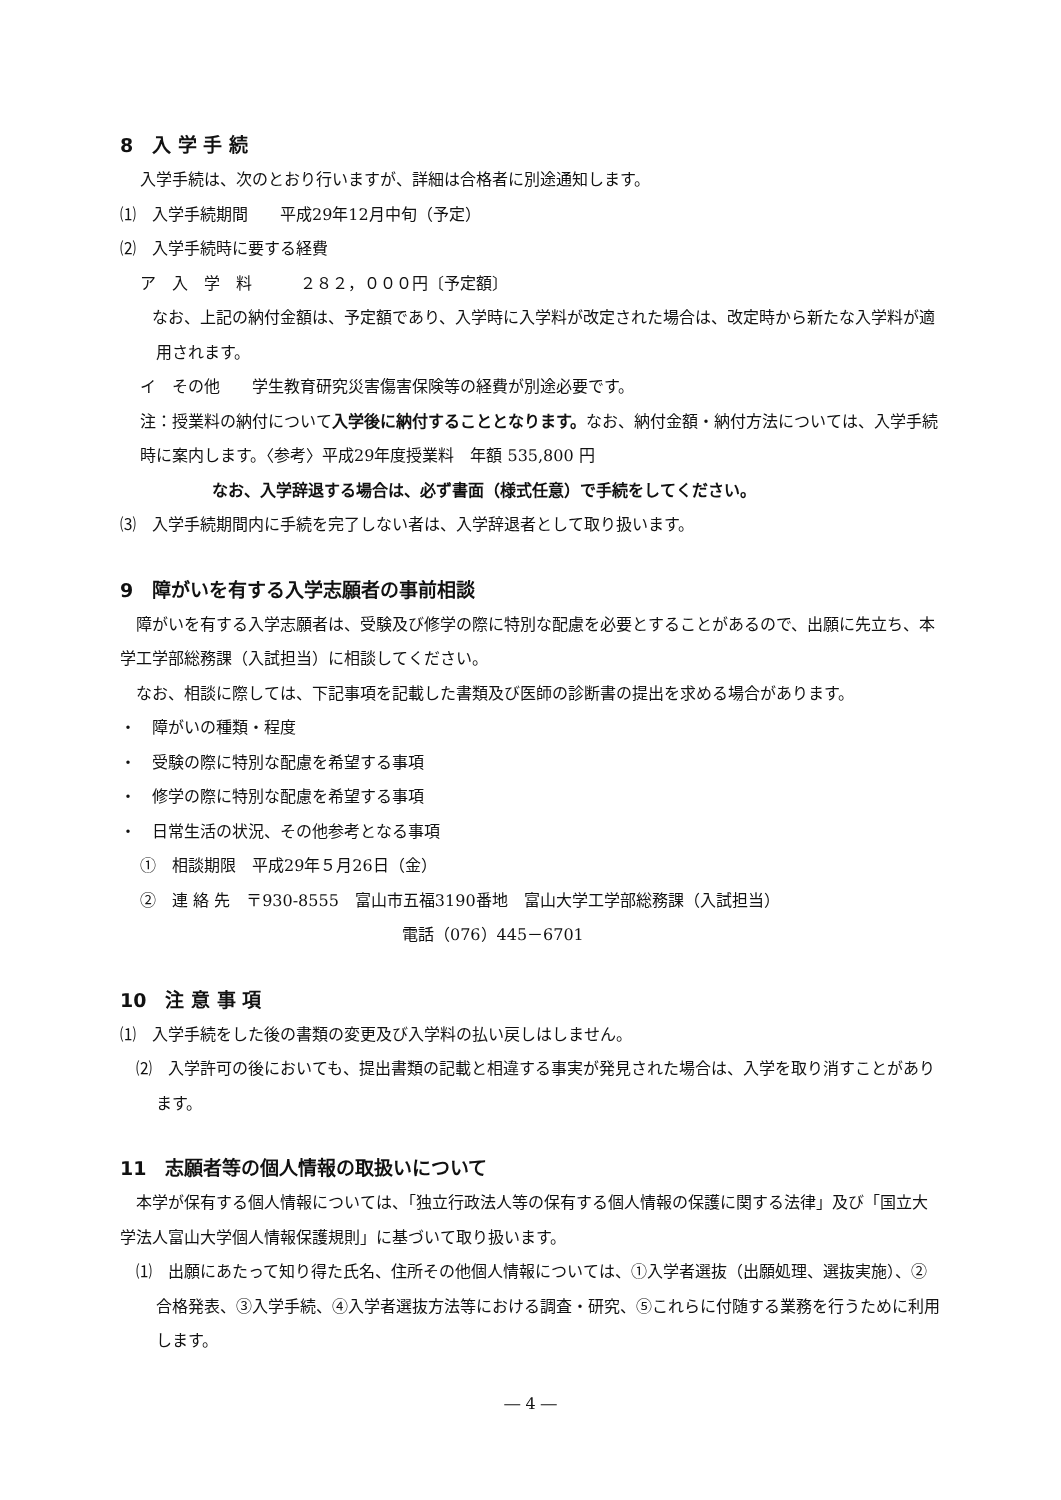8　入 学 手 続
入学手続は、次のとおり行いますが、詳細は合格者に別途通知します。
⑴　入学手続期間　　平成29年12月中旬（予定）
⑵　入学手続時に要する経費
ア　入　学　料　　　２８２，０００円〔予定額〕
　なお、上記の納付金額は、予定額であり、入学時に入学料が改定された場合は、改定時から新たな入学料が適用されます。
イ　その他　　学生教育研究災害傷害保険等の経費が別途必要です。
注：授業料の納付について入学後に納付することとなります。なお、納付金額・納付方法については、入学手続時に案内します。〈参考〉平成29年度授業料　年額 535,800 円
なお、入学辞退する場合は、必ず書面（様式任意）で手続をしてください。
⑶　入学手続期間内に手続を完了しない者は、入学辞退者として取り扱います。
9　障がいを有する入学志願者の事前相談
　障がいを有する入学志願者は、受験及び修学の際に特別な配慮を必要とすることがあるので、出願に先立ち、本学工学部総務課（入試担当）に相談してください。
　なお、相談に際しては、下記事項を記載した書類及び医師の診断書の提出を求める場合があります。
・　障がいの種類・程度
・　受験の際に特別な配慮を希望する事項
・　修学の際に特別な配慮を希望する事項
・　日常生活の状況、その他参考となる事項
①　相談期限　平成29年５月26日（金）
②　連 絡 先　〒930-8555　富山市五福3190番地　富山大学工学部総務課（入試担当）
電話（076）445－6701
10　注 意 事 項
⑴　入学手続をした後の書類の変更及び入学料の払い戻しはしません。
⑵　入学許可の後においても、提出書類の記載と相違する事実が発見された場合は、入学を取り消すことがあります。
11　志願者等の個人情報の取扱いについて
　本学が保有する個人情報については、「独立行政法人等の保有する個人情報の保護に関する法律」及び「国立大学法人富山大学個人情報保護規則」に基づいて取り扱います。
⑴　出願にあたって知り得た氏名、住所その他個人情報については、①入学者選抜（出願処理、選抜実施）、②合格発表、③入学手続、④入学者選抜方法等における調査・研究、⑤これらに付随する業務を行うために利用します。
― 4 ―